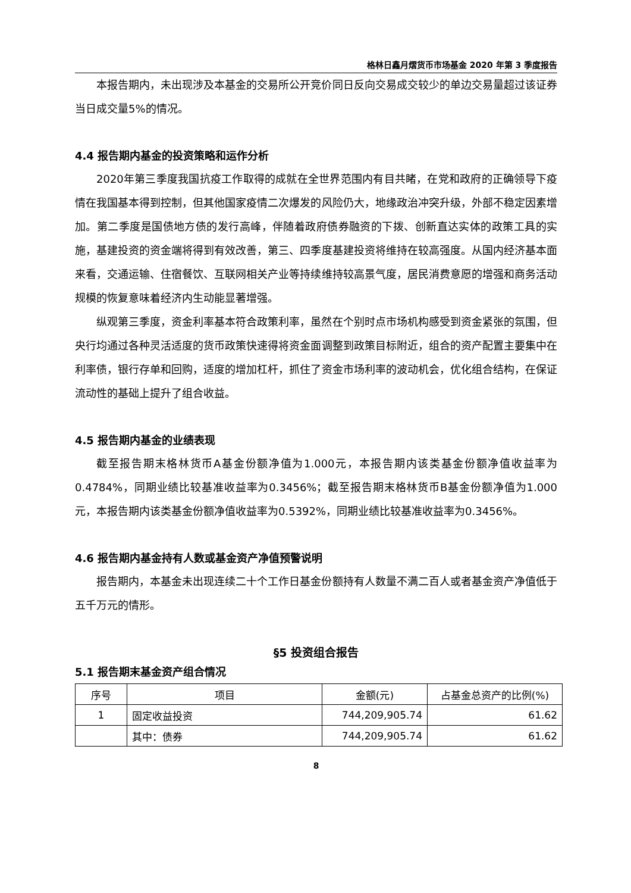格林日鑫月熠货币市场基金 2020 年第 3 季度报告
本报告期内，未出现涉及本基金的交易所公开竞价同日反向交易成交较少的单边交易量超过该证券当日成交量5%的情况。
4.4 报告期内基金的投资策略和运作分析
2020年第三季度我国抗疫工作取得的成就在全世界范围内有目共睹，在党和政府的正确领导下疫情在我国基本得到控制，但其他国家疫情二次爆发的风险仍大，地缘政治冲突升级，外部不稳定因素增加。第二季度是国债地方债的发行高峰，伴随着政府债券融资的下拨、创新直达实体的政策工具的实施，基建投资的资金端将得到有效改善，第三、四季度基建投资将维持在较高强度。从国内经济基本面来看，交通运输、住宿餐饮、互联网相关产业等持续维持较高景气度，居民消费意愿的增强和商务活动规模的恢复意味着经济内生动能显著增强。
纵观第三季度，资金利率基本符合政策利率，虽然在个别时点市场机构感受到资金紧张的氛围，但央行均通过各种灵活适度的货币政策快速得将资金面调整到政策目标附近，组合的资产配置主要集中在利率债，银行存单和回购，适度的增加杠杆，抓住了资金市场利率的波动机会，优化组合结构，在保证流动性的基础上提升了组合收益。
4.5 报告期内基金的业绩表现
截至报告期末格林货币A基金份额净值为1.000元，本报告期内该类基金份额净值收益率为0.4784%，同期业绩比较基准收益率为0.3456%；截至报告期末格林货币B基金份额净值为1.000元，本报告期内该类基金份额净值收益率为0.5392%，同期业绩比较基准收益率为0.3456%。
4.6 报告期内基金持有人数或基金资产净值预警说明
报告期内，本基金未出现连续二十个工作日基金份额持有人数量不满二百人或者基金资产净值低于五千万元的情形。
§5 投资组合报告
5.1 报告期末基金资产组合情况
| 序号 | 项目 | 金额(元) | 占基金总资产的比例(%) |
| --- | --- | --- | --- |
| 1 | 固定收益投资 | 744,209,905.74 | 61.62 |
| | 其中：债券 | 744,209,905.74 | 61.62 |
8